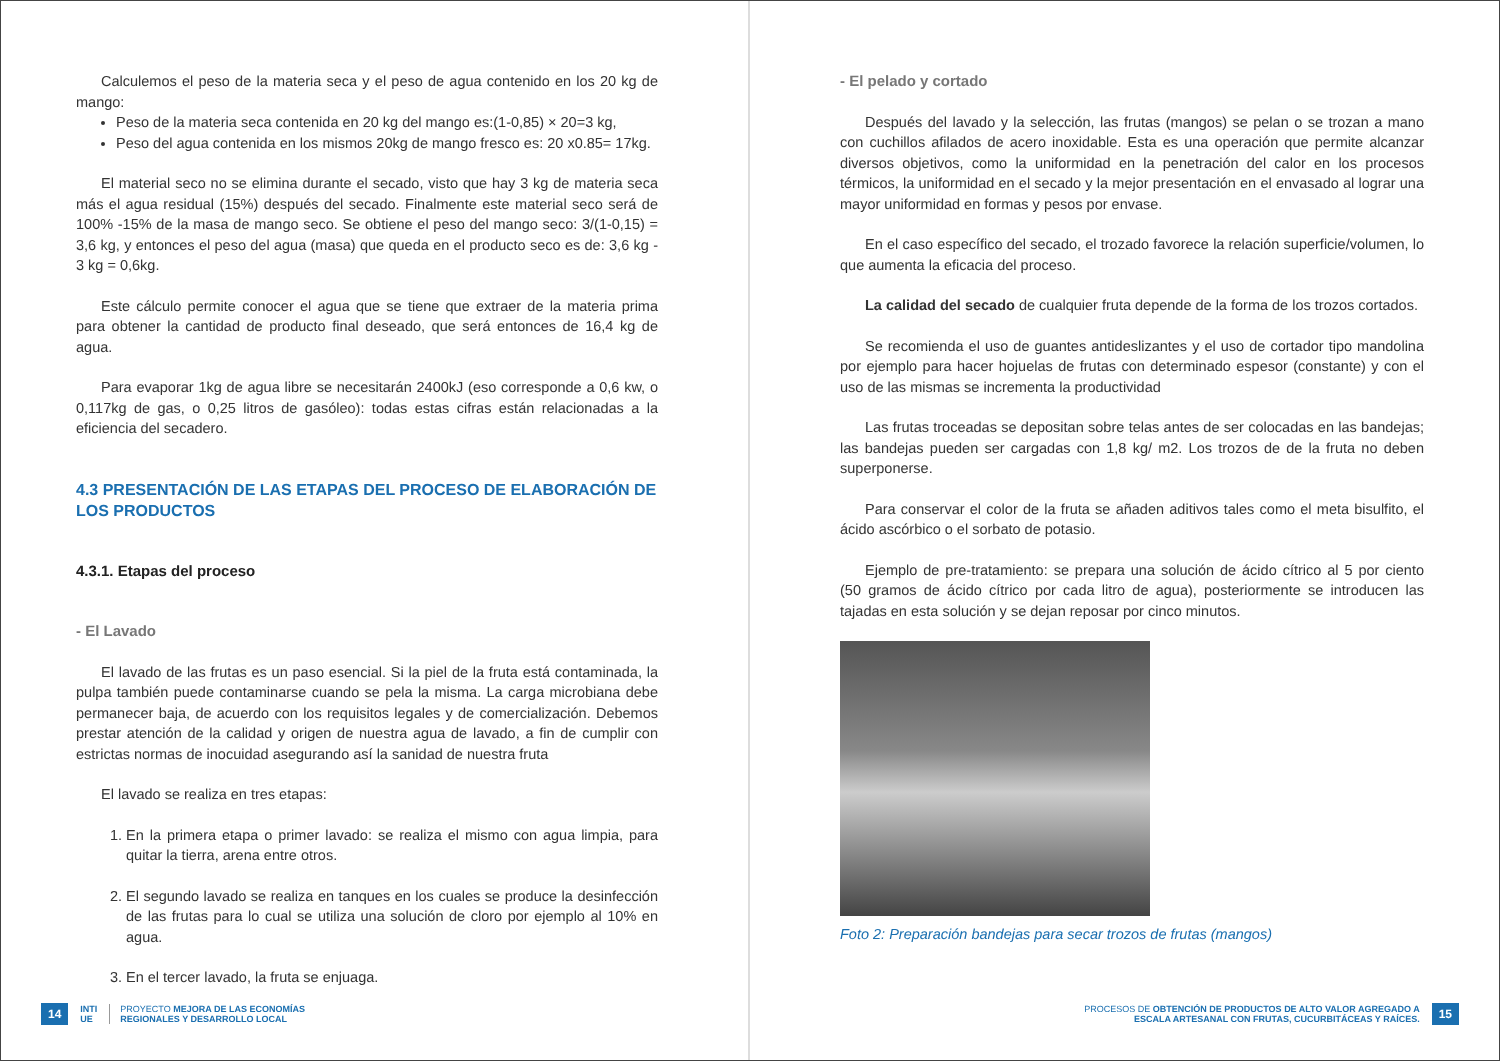Calculemos el peso de la materia seca y el peso de agua contenido en los 20 kg de mango:
Peso de la materia seca contenida en 20 kg del mango es:(1-0,85) × 20=3 kg,
Peso del agua contenida en los mismos 20kg de mango fresco es: 20 x0.85= 17kg.
El material seco no se elimina durante el secado, visto que hay 3 kg de materia seca más el agua residual (15%) después del secado. Finalmente este material seco será de 100% -15% de la masa de mango seco. Se obtiene el peso del mango seco: 3/(1-0,15) = 3,6 kg, y entonces el peso del agua (masa) que queda en el producto seco es de: 3,6 kg - 3 kg = 0,6kg.
Este cálculo permite conocer el agua que se tiene que extraer de la materia prima para obtener la cantidad de producto final deseado, que será entonces de 16,4 kg de agua.
Para evaporar 1kg de agua libre se necesitarán 2400kJ (eso corresponde a 0,6 kw, o 0,117kg de gas, o 0,25 litros de gasóleo): todas estas cifras están relacionadas a la eficiencia del secadero.
4.3 PRESENTACIÓN DE LAS ETAPAS DEL PROCESO DE ELABORACIÓN DE LOS PRODUCTOS
4.3.1. Etapas del proceso
- El Lavado
El lavado de las frutas es un paso esencial. Si la piel de la fruta está contaminada, la pulpa también puede contaminarse cuando se pela la misma. La carga microbiana debe permanecer baja, de acuerdo con los requisitos legales y de comercialización. Debemos prestar atención de la calidad y origen de nuestra agua de lavado, a fin de cumplir con estrictas normas de inocuidad asegurando así la sanidad de nuestra fruta
El lavado se realiza en tres etapas:
1. En la primera etapa o primer lavado: se realiza el mismo con agua limpia, para quitar la tierra, arena entre otros.
2. El segundo lavado se realiza en tanques en los cuales se produce la desinfección de las frutas para lo cual se utiliza una solución de cloro por ejemplo al 10% en agua.
3. En el tercer lavado, la fruta se enjuaga.
14 INTI
UE PROYECTO MEJORA DE LAS ECONOMÍAS
REGIONALES Y DESARROLLO LOCAL
- El pelado y cortado
Después del lavado y la selección, las frutas (mangos) se pelan o se trozan a mano con cuchillos afilados de acero inoxidable. Esta es una operación que permite alcanzar diversos objetivos, como la uniformidad en la penetración del calor en los procesos térmicos, la uniformidad en el secado y la mejor presentación en el envasado al lograr una mayor uniformidad en formas y pesos por envase.
En el caso específico del secado, el trozado favorece la relación superficie/volumen, lo que aumenta la eficacia del proceso.
La calidad del secado de cualquier fruta depende de la forma de los trozos cortados.
Se recomienda el uso de guantes antideslizantes y el uso de cortador tipo mandolina por ejemplo para hacer hojuelas de frutas con determinado espesor (constante) y con el uso de las mismas se incrementa la productividad
Las frutas troceadas se depositan sobre telas antes de ser colocadas en las bandejas; las bandejas pueden ser cargadas con 1,8 kg/ m2. Los trozos de de la fruta no deben superponerse.
Para conservar el color de la fruta se añaden aditivos tales como el meta bisulfito, el ácido ascórbico o el sorbato de potasio.
Ejemplo de pre-tratamiento: se prepara una solución de ácido cítrico al 5 por ciento (50 gramos de ácido cítrico por cada litro de agua), posteriormente se introducen las tajadas en esta solución y se dejan reposar por cinco minutos.
Foto 2: Preparación bandejas para secar trozos de frutas (mangos)
PROCESOS DE OBTENCIÓN DE PRODUCTOS DE ALTO VALOR AGREGADO A
ESCALA ARTESANAL CON FRUTAS, CUCURBITÁCEAS Y RAÍCES. 15